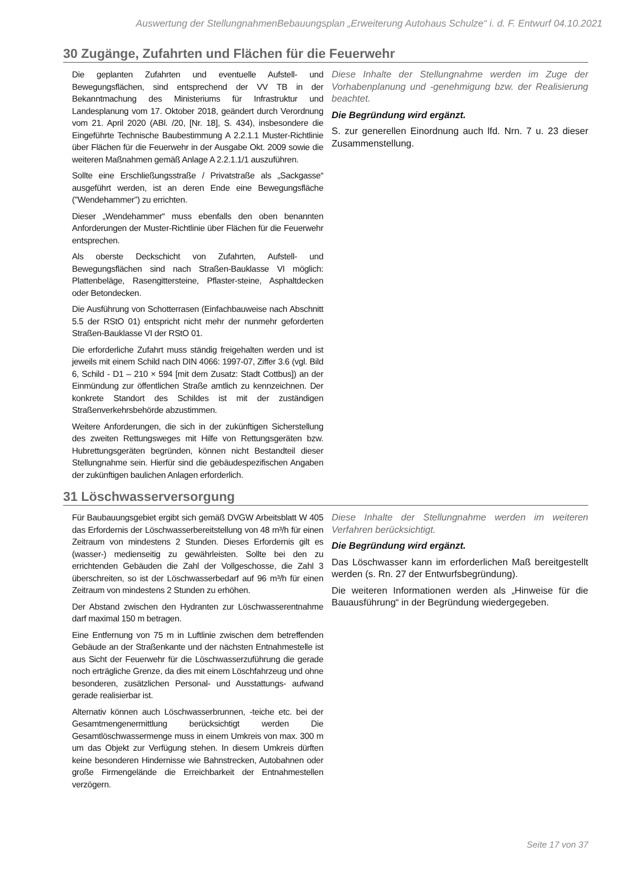Auswertung der StellungnahmenBebauungsplan „Erweiterung Autohaus Schulze“ i. d. F. Entwurf 04.10.2021
30 Zugänge, Zufahrten und Flächen für die Feuerwehr
Die geplanten Zufahrten und eventuelle Aufstell- und Bewegungsflächen, sind entsprechend der VV TB in der Bekanntmachung des Ministeriums für Infrastruktur und Landesplanung vom 17. Oktober 2018, geändert durch Verordnung vom 21. April 2020 (ABl. /20, [Nr. 18], S. 434), insbesondere die Eingeführte Technische Baubestimmung A 2.2.1.1 Muster-Richtlinie über Flächen für die Feuerwehr in der Ausgabe Okt. 2009 sowie die weiteren Maßnahmen gemäß Anlage A 2.2.1.1/1 auszuführen.
Sollte eine Erschließungsstraße / Privatstraße als „Sackgasse“ ausgeführt werden, ist an deren Ende eine Bewegungsfläche ("Wendehammer") zu errichten.
Dieser „Wendehammer“ muss ebenfalls den oben benannten Anforderungen der Muster-Richtlinie über Flächen für die Feuerwehr entsprechen.
Als oberste Deckschicht von Zufahrten, Aufstell- und Bewegungsflächen sind nach Straßen-Bauklasse VI möglich: Plattenbeläge, Rasengittersteine, Pflaster-steine, Asphaltdecken oder Betondecken.
Die Ausführung von Schotterrasen (Einfachbauweise nach Abschnitt 5.5 der RStO 01) entspricht nicht mehr der nunmehr geforderten Straßen-Bauklasse VI der RStO 01.
Die erforderliche Zufahrt muss ständig freigehalten werden und ist jeweils mit einem Schild nach DIN 4066: 1997-07, Ziffer 3.6 (vgl. Bild 6, Schild - D1 – 210 × 594 [mit dem Zusatz: Stadt Cottbus]) an der Einmündung zur öffentlichen Straße amtlich zu kennzeichnen. Der konkrete Standort des Schildes ist mit der zuständigen Straßenverkehrsbehörde abzustimmen.
Weitere Anforderungen, die sich in der zukünftigen Sicherstellung des zweiten Rettungsweges mit Hilfe von Rettungsgeräten bzw. Hubrettungsgeräten begründen, können nicht Bestandteil dieser Stellungnahme sein. Hierfür sind die gebäudespezifischen Angaben der zukünftigen baulichen Anlagen erforderlich.
Diese Inhalte der Stellungnahme werden im Zuge der Vorhabenplanung und -genehmigung bzw. der Realisierung beachtet.
Die Begründung wird ergänzt.
S. zur generellen Einordnung auch lfd. Nrn. 7 u. 23 dieser Zusammenstellung.
31 Löschwasserversorgung
Für Baubauungsgebiet ergibt sich gemäß DVGW Arbeitsblatt W 405 das Erfordernis der Löschwasserbereitstellung von 48 m³/h für einen Zeitraum von mindestens 2 Stunden. Dieses Erfordernis gilt es (wasser-) medienseitig zu gewährleisten. Sollte bei den zu errichtenden Gebäuden die Zahl der Vollgeschosse, die Zahl 3 überschreiten, so ist der Löschwasserbedarf auf 96 m³/h für einen Zeitraum von mindestens 2 Stunden zu erhöhen.
Der Abstand zwischen den Hydranten zur Löschwasserentnahme darf maximal 150 m betragen.
Eine Entfernung von 75 m in Luftlinie zwischen dem betreffenden Gebäude an der Straßenkante und der nächsten Entnahmestelle ist aus Sicht der Feuerwehr für die Löschwasserzuführung die gerade noch erträgliche Grenze, da dies mit einem Löschfahrzeug und ohne besonderen, zusätzlichen Personal- und Ausstattungs- aufwand gerade realisierbar ist.
Alternativ können auch Löschwasserbrunnen, -teiche etc. bei der Gesamtmengenermittlung berücksichtigt werden Die Gesamtlöschwassermenge muss in einem Umkreis von max. 300 m um das Objekt zur Verfügung stehen. In diesem Umkreis dürften keine besonderen Hindernisse wie Bahnstrecken, Autobahnen oder große Firmengelände die Erreichbarkeit der Entnahmestellen verzögern.
Diese Inhalte der Stellungnahme werden im weiteren Verfahren berücksichtigt.
Die Begründung wird ergänzt.
Das Löschwasser kann im erforderlichen Maß bereitgestellt werden (s. Rn. 27 der Entwurfsbegründung).
Die weiteren Informationen werden als „Hinweise für die Bauausführung“ in der Begründung wiedergegeben.
Seite 17 von 37